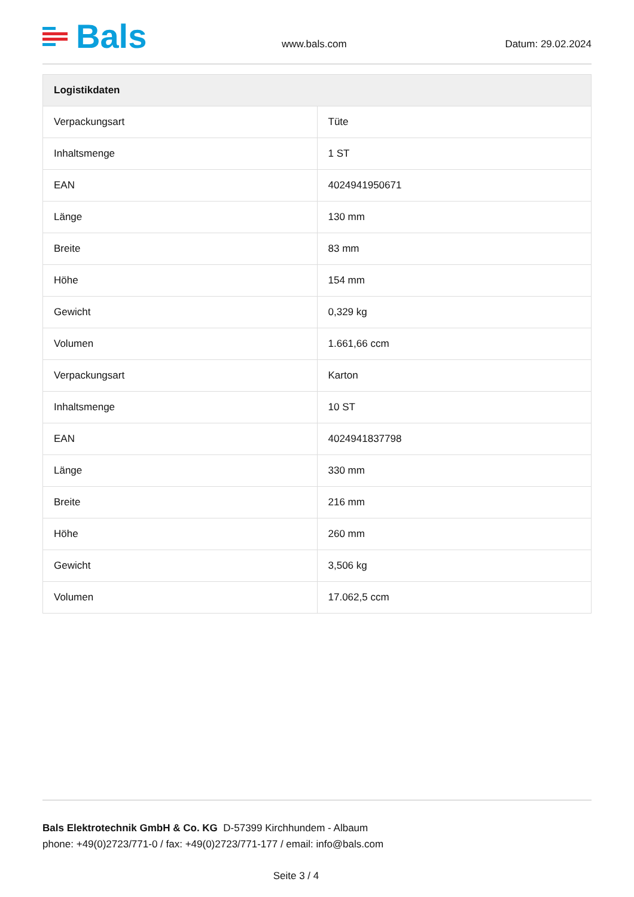Bals
www.bals.com
Datum: 29.02.2024
| Logistikdaten | |
| --- | --- |
| Verpackungsart | Tüte |
| Inhaltsmenge | 1 ST |
| EAN | 4024941950671 |
| Länge | 130 mm |
| Breite | 83 mm |
| Höhe | 154 mm |
| Gewicht | 0,329 kg |
| Volumen | 1.661,66 ccm |
| Verpackungsart | Karton |
| Inhaltsmenge | 10 ST |
| EAN | 4024941837798 |
| Länge | 330 mm |
| Breite | 216 mm |
| Höhe | 260 mm |
| Gewicht | 3,506 kg |
| Volumen | 17.062,5 ccm |
Bals Elektrotechnik GmbH & Co. KG D-57399 Kirchhundem - Albaum
phone: +49(0)2723/771-0 / fax: +49(0)2723/771-177 / email: info@bals.com
Seite 3 / 4